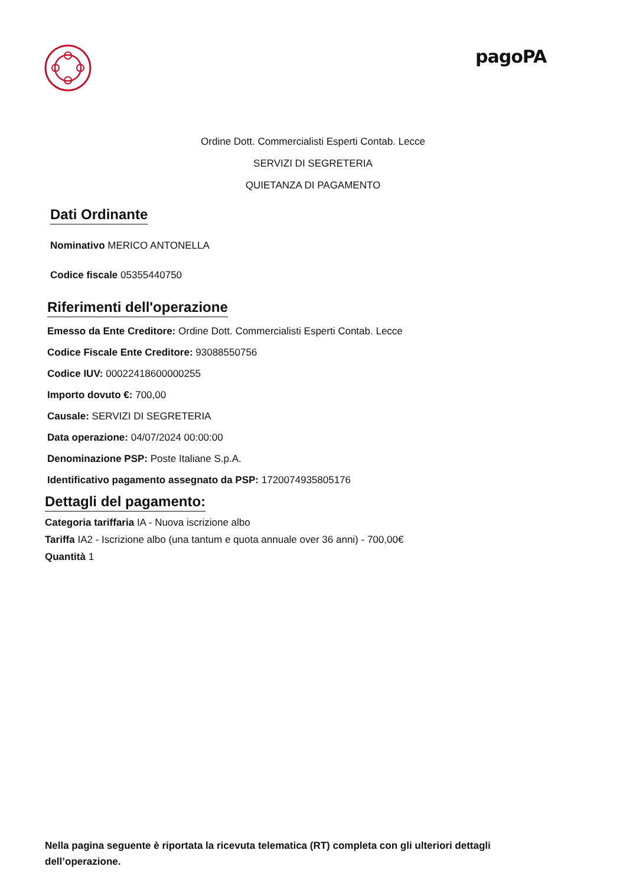pagoPA
Ordine Dott. Commercialisti Esperti Contab. Lecce
SERVIZI DI SEGRETERIA
QUIETANZA DI PAGAMENTO
Dati Ordinante
Nominativo MERICO ANTONELLA
Codice fiscale 05355440750
Riferimenti dell'operazione
Emesso da Ente Creditore: Ordine Dott. Commercialisti Esperti Contab. Lecce
Codice Fiscale Ente Creditore: 93088550756
Codice IUV: 00022418600000255
Importo dovuto €: 700,00
Causale: SERVIZI DI SEGRETERIA
Data operazione: 04/07/2024 00:00:00
Denominazione PSP: Poste Italiane S.p.A.
Identificativo pagamento assegnato da PSP: 1720074935805176
Dettagli del pagamento:
Categoria tariffaria IA - Nuova iscrizione albo
Tariffa IA2 - Iscrizione albo (una tantum e quota annuale over 36 anni) - 700,00€
Quantità 1
Nella pagina seguente è riportata la ricevuta telematica (RT) completa con gli ulteriori dettagli dell’operazione.